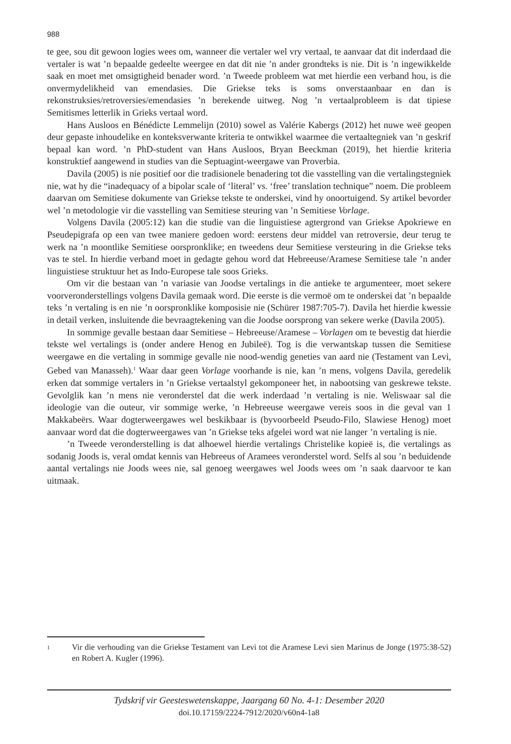988
te gee, sou dit gewoon logies wees om, wanneer die vertaler wel vry vertaal, te aanvaar dat dit inderdaad die vertaler is wat ’n bepaalde gedeelte weergee en dat dit nie ’n ander grondteks is nie. Dit is ’n ingewikkelde saak en moet met omsigtigheid benader word. ’n Tweede probleem wat met hierdie een verband hou, is die onvermydelikheid van emendasies. Die Griekse teks is soms onverstaanbaar en dan is rekonstruksies/retroversies/emendasies ’n berekende uitweg. Nog ’n vertaalprobleem is dat tipiese Semitismes letterlik in Grieks vertaal word.
Hans Ausloos en Bénédicte Lemmelijn (2010) sowel as Valérie Kabergs (2012) het nuwe weë geopen deur gepaste inhoudelike en konteksverwante kriteria te ontwikkel waarmee die vertaaltegniek van ’n geskrif bepaal kan word. ’n PhD-student van Hans Ausloos, Bryan Beeckman (2019), het hierdie kriteria konstruktief aangewend in studies van die Septuagint-weergawe van Proverbia.
Davila (2005) is nie positief oor die tradisionele benadering tot die vasstelling van die vertalingstegniek nie, wat hy die “inadequacy of a bipolar scale of ‘literal’ vs. ‘free’ translation technique” noem. Die probleem daarvan om Semitiese dokumente van Griekse tekste te onderskei, vind hy onoortuigend. Sy artikel bevorder wel ’n metodologie vir die vasstelling van Semitiese steuring van ’n Semitiese Vorlage.
Volgens Davila (2005:12) kan die studie van die linguistiese agtergrond van Griekse Apokriewe en Pseudepigrafa op een van twee maniere gedoen word: eerstens deur middel van retroversie, deur terug te werk na ’n moontlike Semitiese oorspronklike; en tweedens deur Semitiese versteuring in die Griekse teks vas te stel. In hierdie verband moet in gedagte gehou word dat Hebreeuse/Aramese Semitiese tale ’n ander linguistiese struktuur het as Indo-Europese tale soos Grieks.
Om vir die bestaan van ’n variasie van Joodse vertalings in die antieke te argumenteer, moet sekere voorveronderstellings volgens Davila gemaak word. Die eerste is die vermoë om te onderskei dat ’n bepaalde teks ’n vertaling is en nie ’n oorspronklike komposisie nie (Schürer 1987:705-7). Davila het hierdie kwessie in detail verken, insluitende die bevraagtekening van die Joodse oorsprong van sekere werke (Davila 2005).
In sommige gevalle bestaan daar Semitiese – Hebreeuse/Aramese – Vorlagen om te bevestig dat hierdie tekste wel vertalings is (onder andere Henog en Jubileë). Tog is die verwantskap tussen die Semitiese weergawe en die vertaling in sommige gevalle nie nood-wendig geneties van aard nie (Testament van Levi, Gebed van Manasseh).<sup>1</sup> Waar daar geen Vorlage voorhande is nie, kan ’n mens, volgens Davila, geredelik erken dat sommige vertalers in ’n Griekse vertaalstyl gekomponeer het, in nabootsing van geskrewe tekste. Gevolglik kan ’n mens nie veronderstel dat die werk inderdaad ’n vertaling is nie. Weliswaar sal die ideologie van die outeur, vir sommige werke, ’n Hebreeuse weergawe vereis soos in die geval van 1 Makkabeërs. Waar dogterweergawes wel beskikbaar is (byvoorbeeld Pseudo-Filo, Slawiese Henog) moet aanvaar word dat die dogterweergawes van ’n Griekse teks afgelei word wat nie langer ’n vertaling is nie.
’n Tweede veronderstelling is dat alhoewel hierdie vertalings Christelike kopieë is, die vertalings as sodanig Joods is, veral omdat kennis van Hebreeus of Aramees veronderstel word. Selfs al sou ’n beduidende aantal vertalings nie Joods wees nie, sal genoeg weergawes wel Joods wees om ’n saak daarvoor te kan uitmaak.
1 Vir die verhouding van die Griekse Testament van Levi tot die Aramese Levi sien Marinus de Jonge (1975:38-52) en Robert A. Kugler (1996).
Tydskrif vir Geesteswetenskappe, Jaargang 60 No. 4-1: Desember 2020
doi.10.17159/2224-7912/2020/v60n4-1a8